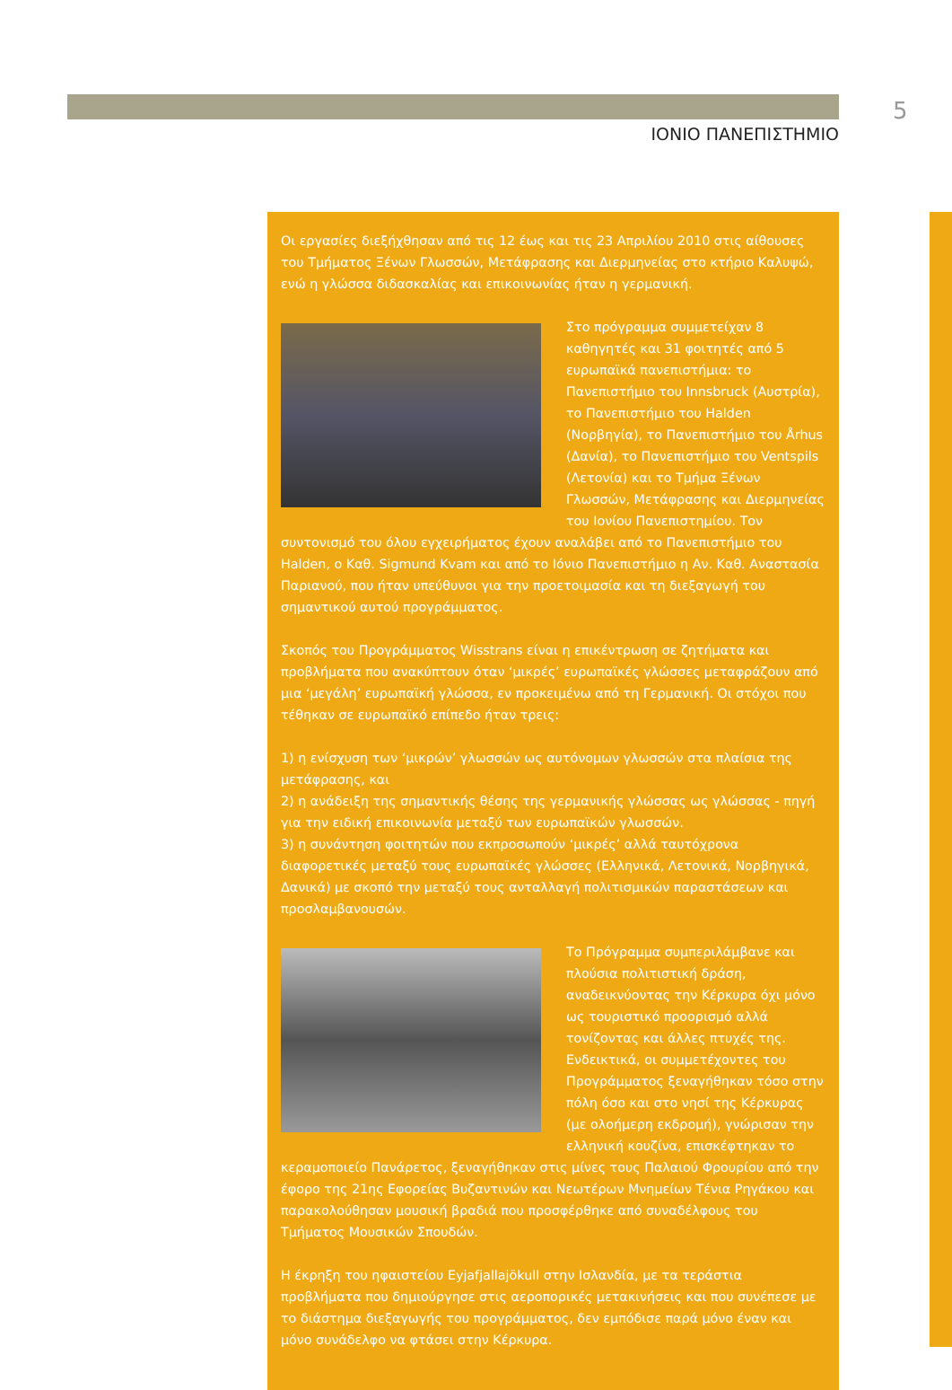5
ΙΟΝΙΟ ΠΑΝΕΠΙΣΤΗΜΙΟ
Οι εργασίες διεξήχθησαν από τις 12 έως και τις 23 Απριλίου 2010 στις αίθουσες του Τμήματος Ξένων Γλωσσών, Μετάφρασης και Διερμηνείας στο κτήριο Καλυψώ, ενώ η γλώσσα διδασκαλίας και επικοινωνίας ήταν η γερμανική.
Στο πρόγραμμα συμμετείχαν 8 καθηγητές και 31 φοιτητές από 5 ευρωπαϊκά πανεπιστήμια: το Πανεπιστήμιο του Innsbruck (Αυστρία), το Πανεπιστήμιο του Halden (Νορβηγία), το Πανεπιστήμιο του Århus (Δανία), το Πανεπιστήμιο του Ventspils (Λετονία) και το Τμήμα Ξένων Γλωσσών, Μετάφρασης και Διερμηνείας του Ιονίου Πανεπιστημίου. Τον συντονισμό του όλου εγχειρήματος έχουν αναλάβει από το Πανεπιστήμιο του Halden, ο Καθ. Sigmund Kvam και από το Ιόνιο Πανεπιστήμιο η Αν. Καθ. Αναστασία Παριανού, που ήταν υπεύθυνοι για την προετοιμασία και τη διεξαγωγή του σημαντικού αυτού προγράμματος.
Σκοπός του Προγράμματος Wisstrans είναι η επικέντρωση σε ζητήματα και προβλήματα που ανακύπτουν όταν ‘μικρές’ ευρωπαϊκές γλώσσες μεταφράζουν από μια ‘μεγάλη’ ευρωπαϊκή γλώσσα, εν προκειμένω από τη Γερμανική. Οι στόχοι που τέθηκαν σε ευρωπαϊκό επίπεδο ήταν τρεις:
1) η ενίσχυση των ‘μικρών’ γλωσσών ως αυτόνομων γλωσσών στα πλαίσια της μετάφρασης, και
2) η ανάδειξη της σημαντικής θέσης της γερμανικής γλώσσας ως γλώσσας - πηγή για την ειδική επικοινωνία μεταξύ των ευρωπαϊκών γλωσσών.
3) η συνάντηση φοιτητών που εκπροσωπούν ‘μικρές’ αλλά ταυτόχρονα διαφορετικές μεταξύ τους ευρωπαϊκές γλώσσες (Ελληνικά, Λετονικά, Νορβηγικά, Δανικά) με σκοπό την μεταξύ τους ανταλλαγή πολιτισμικών παραστάσεων και προσλαμβανουσών.
Το Πρόγραμμα συμπεριλάμβανε και πλούσια πολιτιστική δράση, αναδεικνύοντας την Κέρκυρα όχι μόνο ως τουριστικό προορισμό αλλά τονίζοντας και άλλες πτυχές της. Ενδεικτικά, οι συμμετέχοντες του Προγράμματος ξεναγήθηκαν τόσο στην πόλη όσο και στο νησί της Κέρκυρας (με ολοήμερη εκδρομή), γνώρισαν την ελληνική κουζίνα, επισκέφτηκαν το κεραμοποιείο Πανάρετος, ξεναγήθηκαν στις μίνες τους Παλαιού Φρουρίου από την έφορο της 21ης Εφορείας Βυζαντινών και Νεωτέρων Μνημείων Τένια Ρηγάκου και παρακολούθησαν μουσική βραδιά που προσφέρθηκε από συναδέλφους του Τμήματος Μουσικών Σπουδών.
Η έκρηξη του ηφαιστείου Eyjafjallajökull στην Ισλανδία, με τα τεράστια προβλήματα που δημιούργησε στις αεροπορικές μετακινήσεις και που συνέπεσε με το διάστημα διεξαγωγής του προγράμματος, δεν εμπόδισε παρά μόνο έναν και μόνο συνάδελφο να φτάσει στην Κέρκυρα.